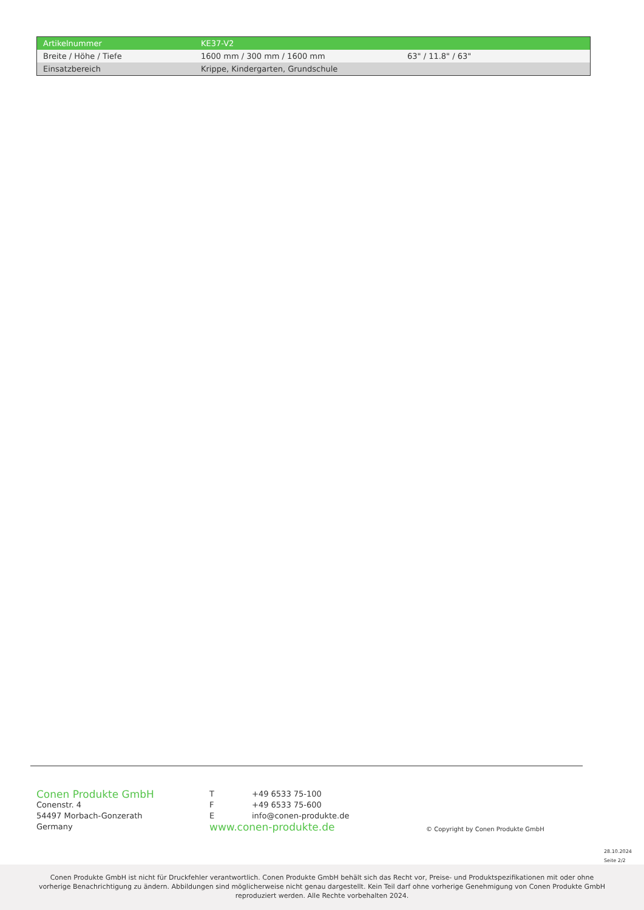| Artikelnummer | KE37-V2 | |
| Breite / Höhe / Tiefe | 1600 mm / 300 mm / 1600 mm | 63" / 11.8" / 63" |
| Einsatzbereich | Krippe, Kindergarten, Grundschule | |
Conen Produkte GmbH
Conenstr. 4
54497 Morbach-Gonzerath
Germany
T +49 6533 75-100
F +49 6533 75-600
Einfo@conen-produkte.de
www.conen-produkte.de
© Copyright by Conen Produkte GmbH
28.10.2024
Seite 2/2
Conen Produkte GmbH ist nicht für Druckfehler verantwortlich. Conen Produkte GmbH behält sich das Recht vor, Preise- und Produktspezifikationen mit oder ohne vorherige Benachrichtigung zu ändern. Abbildungen sind möglicherweise nicht genau dargestellt. Kein Teil darf ohne vorherige Genehmigung von Conen Produkte GmbH reproduziert werden. Alle Rechte vorbehalten 2024.